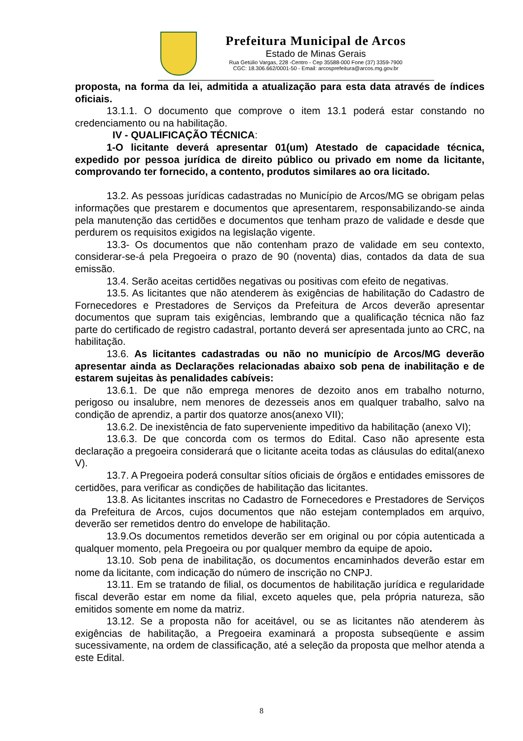Prefeitura Municipal de Arcos
Estado de Minas Gerais
Rua Getúlio Vargas, 228 -Centro - Cep 35588-000 Fone (37) 3359-7900
CGC: 18.306.662/0001-50 - Email: arcosprefeitura@arcos.mg.gov.br
proposta, na forma da lei, admitida a atualização para esta data através de índices oficiais.
13.1.1. O documento que comprove o item 13.1 poderá estar constando no credenciamento ou na habilitação.
IV - QUALIFICAÇÃO TÉCNICA:
1-O licitante deverá apresentar 01(um) Atestado de capacidade técnica, expedido por pessoa jurídica de direito público ou privado em nome da licitante, comprovando ter fornecido, a contento, produtos similares ao ora licitado.
13.2. As pessoas jurídicas cadastradas no Município de Arcos/MG se obrigam pelas informações que prestarem e documentos que apresentarem, responsabilizando-se ainda pela manutenção das certidões e documentos que tenham prazo de validade e desde que perdurem os requisitos exigidos na legislação vigente.
13.3- Os documentos que não contenham prazo de validade em seu contexto, considerar-se-á pela Pregoeira o prazo de 90 (noventa) dias, contados da data de sua emissão.
13.4. Serão aceitas certidões negativas ou positivas com efeito de negativas.
13.5. As licitantes que não atenderem às exigências de habilitação do Cadastro de Fornecedores e Prestadores de Serviços da Prefeitura de Arcos deverão apresentar documentos que supram tais exigências, lembrando que a qualificação técnica não faz parte do certificado de registro cadastral, portanto deverá ser apresentada junto ao CRC, na habilitação.
13.6. As licitantes cadastradas ou não no município de Arcos/MG deverão apresentar ainda as Declarações relacionadas abaixo sob pena de inabilitação e de estarem sujeitas às penalidades cabíveis:
13.6.1. De que não emprega menores de dezoito anos em trabalho noturno, perigoso ou insalubre, nem menores de dezesseis anos em qualquer trabalho, salvo na condição de aprendiz, a partir dos quatorze anos(anexo VII);
13.6.2. De inexistência de fato superveniente impeditivo da habilitação (anexo VI);
13.6.3. De que concorda com os termos do Edital. Caso não apresente esta declaração a pregoeira considerará que o licitante aceita todas as cláusulas do edital(anexo V).
13.7. A Pregoeira poderá consultar sítios oficiais de órgãos e entidades emissores de certidões, para verificar as condições de habilitação das licitantes.
13.8. As licitantes inscritas no Cadastro de Fornecedores e Prestadores de Serviços da Prefeitura de Arcos, cujos documentos que não estejam contemplados em arquivo, deverão ser remetidos dentro do envelope de habilitação.
13.9.Os documentos remetidos deverão ser em original ou por cópia autenticada a qualquer momento, pela Pregoeira ou por qualquer membro da equipe de apoio.
13.10. Sob pena de inabilitação, os documentos encaminhados deverão estar em nome da licitante, com indicação do número de inscrição no CNPJ.
13.11. Em se tratando de filial, os documentos de habilitação jurídica e regularidade fiscal deverão estar em nome da filial, exceto aqueles que, pela própria natureza, são emitidos somente em nome da matriz.
13.12. Se a proposta não for aceitável, ou se as licitantes não atenderem às exigências de habilitação, a Pregoeira examinará a proposta subseqüente e assim sucessivamente, na ordem de classificação, até a seleção da proposta que melhor atenda a este Edital.
8